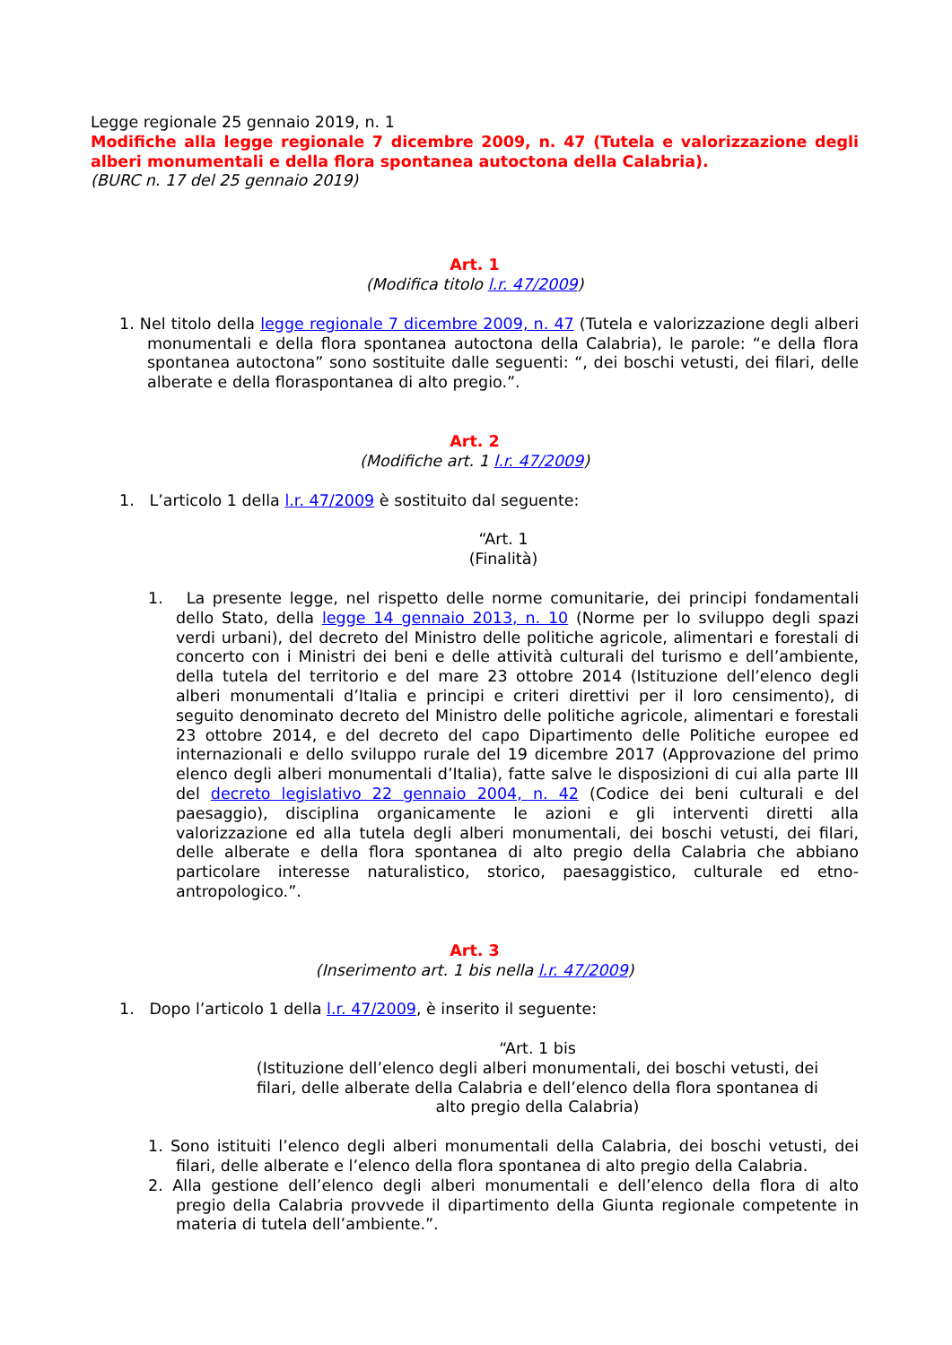Legge regionale 25 gennaio 2019, n. 1
Modifiche alla legge regionale 7 dicembre 2009, n. 47 (Tutela e valorizzazione degli alberi monumentali e della flora spontanea autoctona della Calabria).
(BURC n. 17 del 25 gennaio 2019)
Art. 1
(Modifica titolo l.r. 47/2009)
1. Nel titolo della legge regionale 7 dicembre 2009, n. 47 (Tutela e valorizzazione degli alberi monumentali e della flora spontanea autoctona della Calabria), le parole: “e della flora spontanea autoctona” sono sostituite dalle seguenti: “, dei boschi vetusti, dei filari, delle alberate e della floraspontanea di alto pregio.”.
Art. 2
(Modifiche art. 1 l.r. 47/2009)
1. L’articolo 1 della l.r. 47/2009 è sostituito dal seguente:
“Art. 1
(Finalità)
1. La presente legge, nel rispetto delle norme comunitarie, dei principi fondamentali dello Stato, della legge 14 gennaio 2013, n. 10 (Norme per lo sviluppo degli spazi verdi urbani), del decreto del Ministro delle politiche agricole, alimentari e forestali di concerto con i Ministri dei beni e delle attività culturali del turismo e dell’ambiente, della tutela del territorio e del mare 23 ottobre 2014 (Istituzione dell’elenco degli alberi monumentali d’Italia e principi e criteri direttivi per il loro censimento), di seguito denominato decreto del Ministro delle politiche agricole, alimentari e forestali 23 ottobre 2014, e del decreto del capo Dipartimento delle Politiche europee ed internazionali e dello sviluppo rurale del 19 dicembre 2017 (Approvazione del primo elenco degli alberi monumentali d’Italia), fatte salve le disposizioni di cui alla parte III del decreto legislativo 22 gennaio 2004, n. 42 (Codice dei beni culturali e del paesaggio), disciplina organicamente le azioni e gli interventi diretti alla valorizzazione ed alla tutela degli alberi monumentali, dei boschi vetusti, dei filari, delle alberate e della flora spontanea di alto pregio della Calabria che abbiano particolare interesse naturalistico, storico, paesaggistico, culturale ed etno-antropologico.”.
Art. 3
(Inserimento art. 1 bis nella l.r. 47/2009)
1. Dopo l’articolo 1 della l.r. 47/2009, è inserito il seguente:
“Art. 1 bis
(Istituzione dell’elenco degli alberi monumentali, dei boschi vetusti, dei filari, delle alberate della Calabria e dell’elenco della flora spontanea di alto pregio della Calabria)
1. Sono istituiti l’elenco degli alberi monumentali della Calabria, dei boschi vetusti, dei filari, delle alberate e l’elenco della flora spontanea di alto pregio della Calabria.
2. Alla gestione dell’elenco degli alberi monumentali e dell’elenco della flora di alto pregio della Calabria provvede il dipartimento della Giunta regionale competente in materia di tutela dell’ambiente.”.